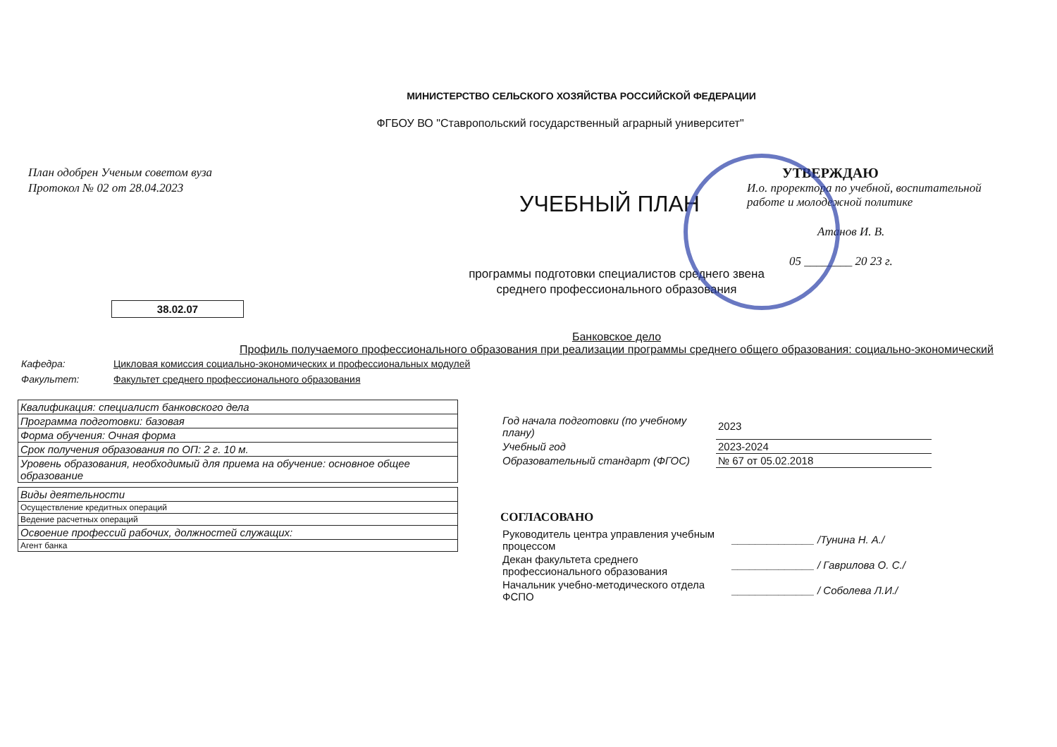МИНИСТЕРСТВО СЕЛЬСКОГО ХОЗЯЙСТВА РОССИЙСКОЙ ФЕДЕРАЦИИ
ФГБОУ ВО "Ставропольский государственный аграрный университет"
План одобрен Ученым советом вуза
Протокол № 02 от 28.04.2023
УТВЕРЖДАЮ
И.о. проректора по учебной, воспитательной работе и молодежной политике
Атанов И. В.
05 ________ 20 23 г.
УЧЕБНЫЙ ПЛАН
программы подготовки специалистов среднего звена
среднего профессионального образования
38.02.07
Банковское дело
Профиль получаемого профессионального образования при реализации программы среднего общего образования: социально-экономический
Кафедра: Цикловая комиссия социально-экономических и профессиональных модулей
Факультет: Факультет среднего профессионального образования
| Квалификация: специалист банковского дела |
| Программа подготовки: базовая |
| Форма обучения: Очная форма |
| Срок получения образования по ОП: 2 г. 10 м. |
| Уровень образования, необходимый для приема на обучение: основное общее образование |
| Виды деятельности |
| Осуществление кредитных операций |
| Ведение расчетных операций |
| Освоение профессий рабочих, должностей служащих: |
| Агент банка |
| Год начала подготовки (по учебному плану) | 2023 |
| Учебный год | 2023-2024 |
| Образовательный стандарт (ФГОС) | № 67 от 05.02.2018 |
СОГЛАСОВАНО
| Руководитель центра управления учебным процессом | ______________ /Тунина Н. А./ |
| Декан факультета среднего профессионального образования | ______________ / Гаврилова О. С./ |
| Начальник учебно-методического отдела ФСПО | ______________ / Соболева Л.И./ |